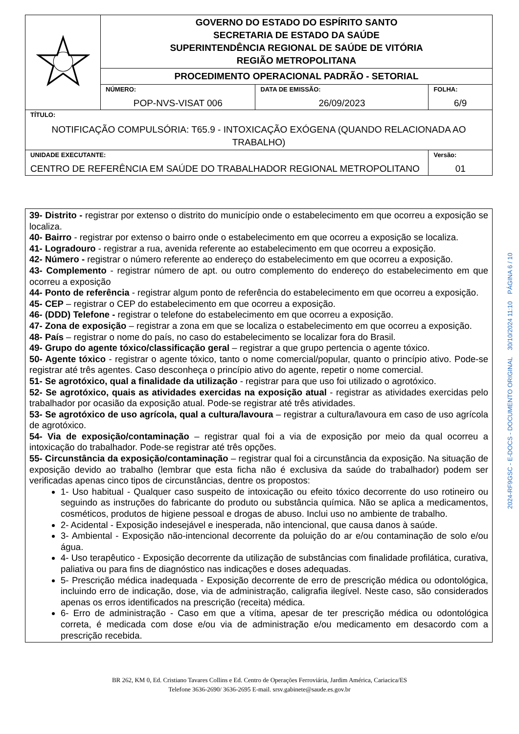| | GOVERNO DO ESTADO DO ESPÍRITO SANTO SECRETARIA DE ESTADO DA SAÚDE SUPERINTENDÊNCIA REGIONAL DE SAÚDE DE VITÓRIA REGIÃO METROPOLITANA | | |
| | PROCEDIMENTO OPERACIONAL PADRÃO - SETORIAL | | |
| | NÚMERO: POP-NVS-VISAT 006 | DATA DE EMISSÃO: 26/09/2023 | FOLHA: 6/9 |
| TÍTULO: NOTIFICAÇÃO COMPULSÓRIA: T65.9 - INTOXICAÇÃO EXÓGENA (QUANDO RELACIONADA AO TRABALHO) | | | |
| UNIDADE EXECUTANTE: CENTRO DE REFERÊNCIA EM SAÚDE DO TRABALHADOR REGIONAL METROPOLITANO | | | Versão: 01 |
39- Distrito - registrar por extenso o distrito do município onde o estabelecimento em que ocorreu a exposição se localiza.
40- Bairro - registrar por extenso o bairro onde o estabelecimento em que ocorreu a exposição se localiza.
41- Logradouro - registrar a rua, avenida referente ao estabelecimento em que ocorreu a exposição.
42- Número - registrar o número referente ao endereço do estabelecimento em que ocorreu a exposição.
43- Complemento - registrar número de apt. ou outro complemento do endereço do estabelecimento em que ocorreu a exposição
44- Ponto de referência - registrar algum ponto de referência do estabelecimento em que ocorreu a exposição.
45- CEP – registrar o CEP do estabelecimento em que ocorreu a exposição.
46- (DDD) Telefone - registrar o telefone do estabelecimento em que ocorreu a exposição.
47- Zona de exposição – registrar a zona em que se localiza o estabelecimento em que ocorreu a exposição.
48- País – registrar o nome do país, no caso do estabelecimento se localizar fora do Brasil.
49- Grupo do agente tóxico/classificação geral – registrar a que grupo pertencia o agente tóxico.
50- Agente tóxico - registrar o agente tóxico, tanto o nome comercial/popular, quanto o princípio ativo. Pode-se registrar até três agentes. Caso desconheça o princípio ativo do agente, repetir o nome comercial.
51- Se agrotóxico, qual a finalidade da utilização - registrar para que uso foi utilizado o agrotóxico.
52- Se agrotóxico, quais as atividades exercidas na exposição atual - registrar as atividades exercidas pelo trabalhador por ocasião da exposição atual. Pode-se registrar até três atividades.
53- Se agrotóxico de uso agrícola, qual a cultura/lavoura – registrar a cultura/lavoura em caso de uso agrícola de agrotóxico.
54- Via de exposição/contaminação – registrar qual foi a via de exposição por meio da qual ocorreu a intoxicação do trabalhador. Pode-se registrar até três opções.
55- Circunstância da exposição/contaminação – registrar qual foi a circunstância da exposição. Na situação de exposição devido ao trabalho (lembrar que esta ficha não é exclusiva da saúde do trabalhador) podem ser verificadas apenas cinco tipos de circunstâncias, dentre os propostos:
1- Uso habitual - Qualquer caso suspeito de intoxicação ou efeito tóxico decorrente do uso rotineiro ou seguindo as instruções do fabricante do produto ou substância química. Não se aplica a medicamentos, cosméticos, produtos de higiene pessoal e drogas de abuso. Inclui uso no ambiente de trabalho.
2- Acidental - Exposição indesejável e inesperada, não intencional, que causa danos à saúde.
3- Ambiental - Exposição não-intencional decorrente da poluição do ar e/ou contaminação de solo e/ou água.
4- Uso terapêutico - Exposição decorrente da utilização de substâncias com finalidade profilática, curativa, paliativa ou para fins de diagnóstico nas indicações e doses adequadas.
5- Prescrição médica inadequada - Exposição decorrente de erro de prescrição médica ou odontológica, incluindo erro de indicação, dose, via de administração, caligrafia ilegível. Neste caso, são considerados apenas os erros identificados na prescrição (receita) médica.
6- Erro de administração - Caso em que a vítima, apesar de ter prescrição médica ou odontológica correta, é medicada com dose e/ou via de administração e/ou medicamento em desacordo com a prescrição recebida.
2024-RF9GSC - E-DOCS - DOCUMENTO ORIGINAL 30/10/2024 11:10 PÁGINA 6 / 10
BR 262, KM 0, Ed. Cristiano Tavares Collins e Ed. Centro de Operações Ferroviária, Jardim América, Cariacica/ES
Telefone 3636-2690/ 3636-2695 E-mail. srsv.gabinete@saude.es.gov.br